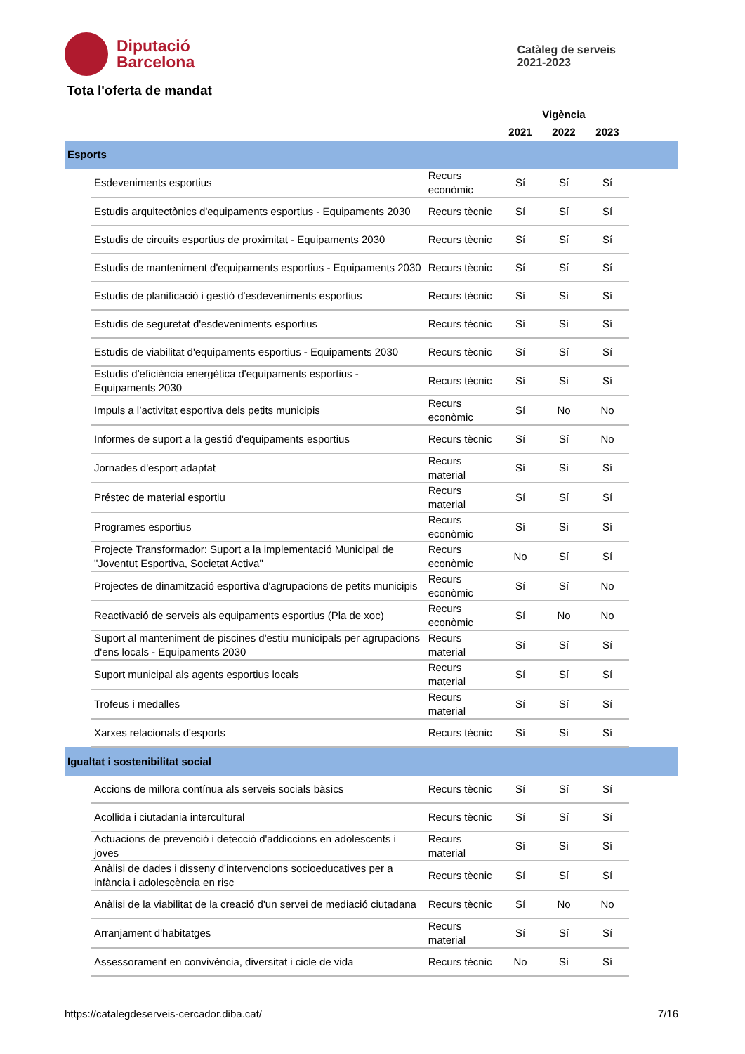Diputació
Barcelona
Catàleg de serveis
2021-2023
Tota l'oferta de mandat
| | | | Vigència | | | |
| --- | --- | --- | --- | --- | --- | --- |
| | | | 2021 | 2022 | 2023 | |
| Esports | | | | | | |
| | Esdeveniments esportius | Recurs econòmic | Sí | Sí | Sí | |
| | Estudis arquitectònics d'equipaments esportius - Equipaments 2030 | Recurs tècnic | Sí | Sí | Sí | |
| | Estudis de circuits esportius de proximitat - Equipaments 2030 | Recurs tècnic | Sí | Sí | Sí | |
| | Estudis de manteniment d'equipaments esportius - Equipaments 2030 | Recurs tècnic | Sí | Sí | Sí | |
| | Estudis de planificació i gestió d'esdeveniments esportius | Recurs tècnic | Sí | Sí | Sí | |
| | Estudis de seguretat d'esdeveniments esportius | Recurs tècnic | Sí | Sí | Sí | |
| | Estudis de viabilitat d'equipaments esportius - Equipaments 2030 | Recurs tècnic | Sí | Sí | Sí | |
| | Estudis d'eficiència energètica d'equipaments esportius - Equipaments 2030 | Recurs tècnic | Sí | Sí | Sí | |
| | Impuls a l’activitat esportiva dels petits municipis | Recurs econòmic | Sí | No | No | |
| | Informes de suport a la gestió d'equipaments esportius | Recurs tècnic | Sí | Sí | No | |
| | Jornades d'esport adaptat | Recurs material | Sí | Sí | Sí | |
| | Préstec de material esportiu | Recurs material | Sí | Sí | Sí | |
| | Programes esportius | Recurs econòmic | Sí | Sí | Sí | |
| | Projecte Transformador: Suport a la implementació Municipal de "Joventut Esportiva, Societat Activa" | Recurs econòmic | No | Sí | Sí | |
| | Projectes de dinamització esportiva d'agrupacions de petits municipis | Recurs econòmic | Sí | Sí | No | |
| | Reactivació de serveis als equipaments esportius (Pla de xoc) | Recurs econòmic | Sí | No | No | |
| | Suport al manteniment de piscines d'estiu municipals per agrupacions d'ens locals - Equipaments 2030 | Recurs material | Sí | Sí | Sí | |
| | Suport municipal als agents esportius locals | Recurs material | Sí | Sí | Sí | |
| | Trofeus i medalles | Recurs material | Sí | Sí | Sí | |
| | Xarxes relacionals d'esports | Recurs tècnic | Sí | Sí | Sí | |
| Igualtat i sostenibilitat social | | | | | | |
| | Accions de millora contínua als serveis socials bàsics | Recurs tècnic | Sí | Sí | Sí | |
| | Acollida i ciutadania intercultural | Recurs tècnic | Sí | Sí | Sí | |
| | Actuacions de prevenció i detecció d'addiccions en adolescents i joves | Recurs material | Sí | Sí | Sí | |
| | Anàlisi de dades i disseny d'intervencions socioeducatives per a infància i adolescència en risc | Recurs tècnic | Sí | Sí | Sí | |
| | Anàlisi de la viabilitat de la creació d'un servei de mediació ciutadana | Recurs tècnic | Sí | No | No | |
| | Arranjament d'habitatges | Recurs material | Sí | Sí | Sí | |
| | Assessorament en convivència, diversitat i cicle de vida | Recurs tècnic | No | Sí | Sí | |
https://catalegdeserveis-cercador.diba.cat/ 7/16